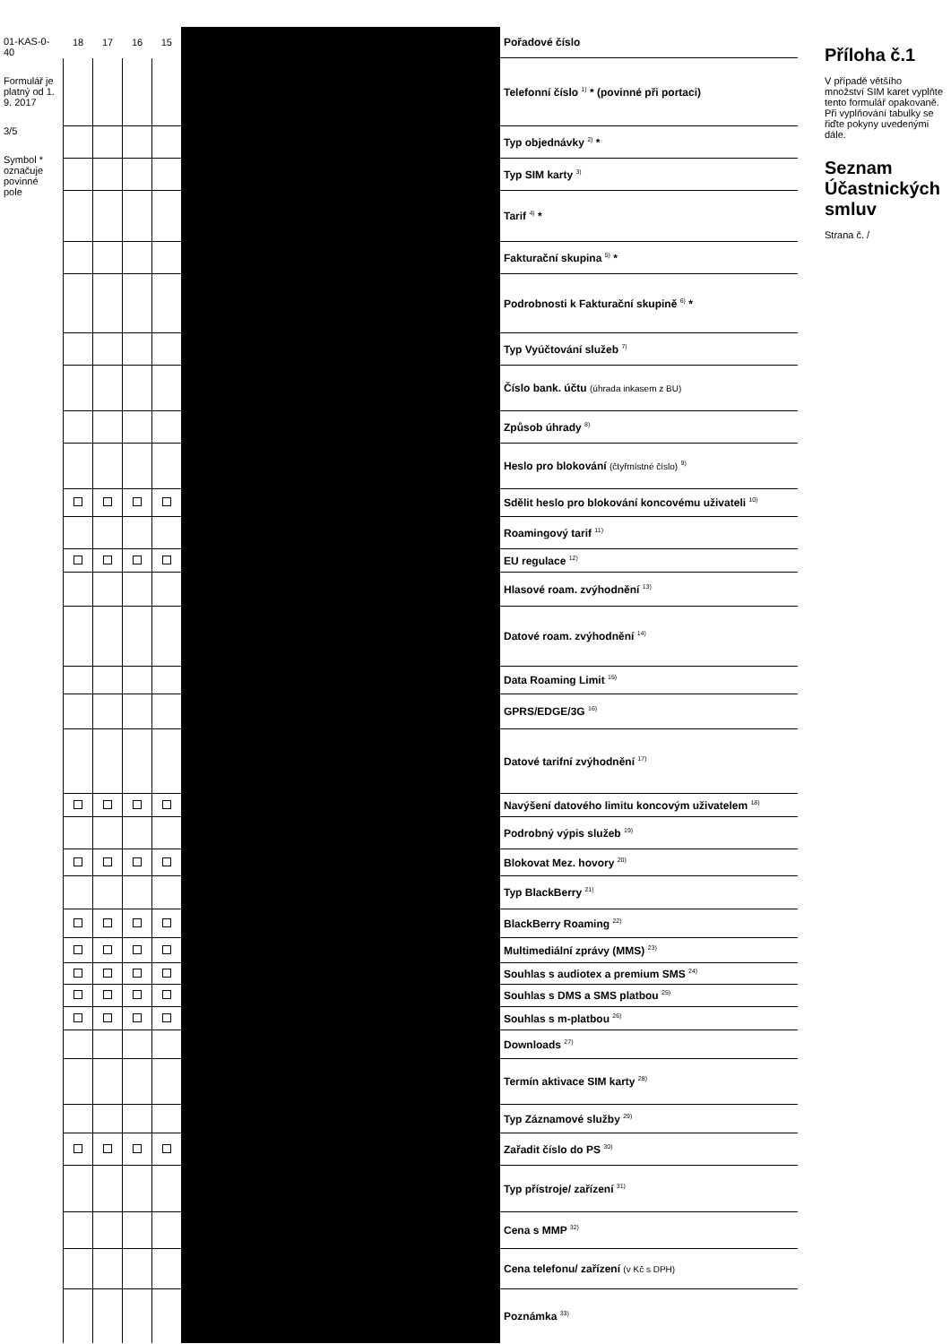Příloha č.1
V případě většího množství SIM karet vyplňte tento formulář opakovaně. Při vyplňování tabulky se řiďte pokyny uvedenými dále.
Seznam Účastnických smluv
Strana č. /
| 18 | 17 | 16 | 15 | | Pořadové číslo |
| | | | | | Telefonní číslo <sup>1)</sup> * (povinné při portaci) |
| | | | | | Typ objednávky <sup>2)</sup> * |
| | | | | | Typ SIM karty <sup>3)</sup> |
| | | | | | Tarif <sup>4)</sup> * |
| | | | | | Fakturační skupina <sup>5)</sup> * |
| | | | | | Podrobnosti k Fakturační skupině <sup>6)</sup> * |
| | | | | | Typ Vyúčtování služeb <sup>7)</sup> |
| | | | | | Číslo bank. účtu (úhrada inkasem z BU) |
| | | | | | Způsob úhrady <sup>8)</sup> |
| | | | | | Heslo pro blokování (čtyřmístné číslo) <sup>9)</sup> |
| | | | | | Sdělit heslo pro blokování koncovému uživateli <sup>10)</sup> |
| | | | | | Roamingový tarif <sup>11)</sup> |
| | | | | | EU regulace <sup>12)</sup> |
| | | | | | Hlasové roam. zvýhodnění <sup>13)</sup> |
| | | | | | Datové roam. zvýhodnění <sup>14)</sup> |
| | | | | | Data Roaming Limit <sup>15)</sup> |
| | | | | | GPRS/EDGE/3G <sup>16)</sup> |
| | | | | | Datové tarifní zvýhodnění <sup>17)</sup> |
| | | | | | Navýšení datového limitu koncovým uživatelem <sup>18)</sup> |
| | | | | | Podrobný výpis služeb <sup>19)</sup> |
| | | | | | Blokovat Mez. hovory <sup>20)</sup> |
| | | | | | Typ BlackBerry <sup>21)</sup> |
| | | | | | BlackBerry Roaming <sup>22)</sup> |
| | | | | | Multimediální zprávy (MMS) <sup>23)</sup> |
| | | | | | Souhlas s audiotex a premium SMS <sup>24)</sup> |
| | | | | | Souhlas s DMS a SMS platbou <sup>25)</sup> |
| | | | | | Souhlas s m-platbou <sup>26)</sup> |
| | | | | | Downloads <sup>27)</sup> |
| | | | | | Termín aktivace SIM karty <sup>28)</sup> |
| | | | | | Typ Záznamové služby <sup>29)</sup> |
| | | | | | Zařadit číslo do PS <sup>30)</sup> |
| | | | | | Typ přístroje/ zařízení <sup>31)</sup> |
| | | | | | Cena s MMP <sup>32)</sup> |
| | | | | | Cena telefonu/ zařízení (v Kč s DPH) |
| | | | | | Poznámka <sup>33)</sup> |
01-KAS-0-40
Formulář je platný od 1. 9. 2017
3/5
Symbol * označuje povinné pole